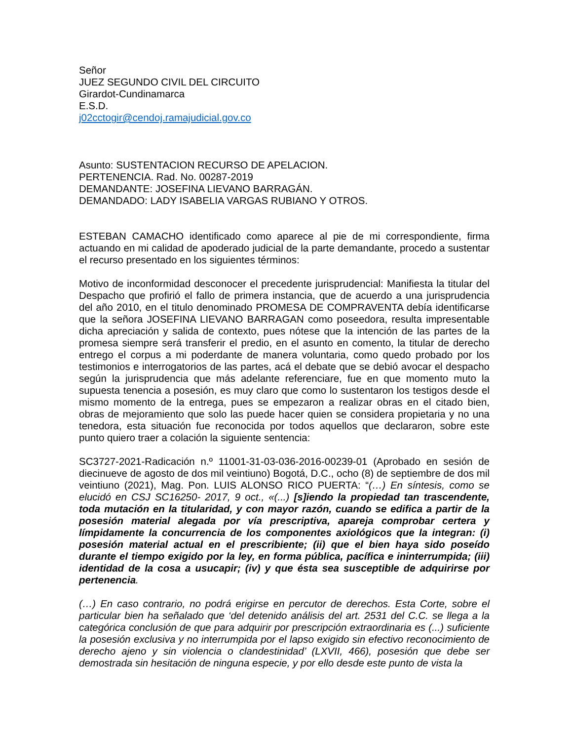Señor
JUEZ SEGUNDO CIVIL DEL CIRCUITO
Girardot-Cundinamarca
E.S.D.
j02cctogir@cendoj.ramajudicial.gov.co
Asunto: SUSTENTACION RECURSO DE APELACION.
PERTENENCIA. Rad. No. 00287-2019
DEMANDANTE: JOSEFINA LIEVANO BARRAGÁN.
DEMANDADO: LADY ISABELIA VARGAS RUBIANO Y OTROS.
ESTEBAN CAMACHO identificado como aparece al pie de mi correspondiente, firma actuando en mi calidad de apoderado judicial de la parte demandante, procedo a sustentar el recurso presentado en los siguientes términos:
Motivo de inconformidad desconocer el precedente jurisprudencial: Manifiesta la titular del Despacho que profirió el fallo de primera instancia, que de acuerdo a una jurisprudencia del año 2010, en el titulo denominado PROMESA DE COMPRAVENTA debía identificarse que la señora JOSEFINA LIEVANO BARRAGAN como poseedora, resulta impresentable dicha apreciación y salida de contexto, pues nótese que la intención de las partes de la promesa siempre será transferir el predio, en el asunto en comento, la titular de derecho entrego el corpus a mi poderdante de manera voluntaria, como quedo probado por los testimonios e interrogatorios de las partes, acá el debate que se debió avocar el despacho según la jurisprudencia que más adelante referenciare, fue en que momento muto la supuesta tenencia a posesión, es muy claro que como lo sustentaron los testigos desde el mismo momento de la entrega, pues se empezaron a realizar obras en el citado bien, obras de mejoramiento que solo las puede hacer quien se considera propietaria y no una tenedora, esta situación fue reconocida por todos aquellos que declararon, sobre este punto quiero traer a colación la siguiente sentencia:
SC3727-2021-Radicación n.º 11001-31-03-036-2016-00239-01 (Aprobado en sesión de diecinueve de agosto de dos mil veintiuno) Bogotá, D.C., ocho (8) de septiembre de dos mil veintiuno (2021), Mag. Pon. LUIS ALONSO RICO PUERTA: “(…) En síntesis, como se elucidó en CSJ SC16250- 2017, 9 oct., «(...) [s]iendo la propiedad tan trascendente, toda mutación en la titularidad, y con mayor razón, cuando se edifica a partir de la posesión material alegada por vía prescriptiva, apareja comprobar certera y límpidamente la concurrencia de los componentes axiológicos que la integran: (i) posesión material actual en el prescribiente; (ii) que el bien haya sido poseído durante el tiempo exigido por la ley, en forma pública, pacífica e ininterrumpida; (iii) identidad de la cosa a usucapir; (iv) y que ésta sea susceptible de adquirirse por pertenencia.
(…) En caso contrario, no podrá erigirse en percutor de derechos. Esta Corte, sobre el particular bien ha señalado que ‘del detenido análisis del art. 2531 del C.C. se llega a la categórica conclusión de que para adquirir por prescripción extraordinaria es (...) suficiente la posesión exclusiva y no interrumpida por el lapso exigido sin efectivo reconocimiento de derecho ajeno y sin violencia o clandestinidad’ (LXVII, 466), posesión que debe ser demostrada sin hesitación de ninguna especie, y por ello desde este punto de vista la